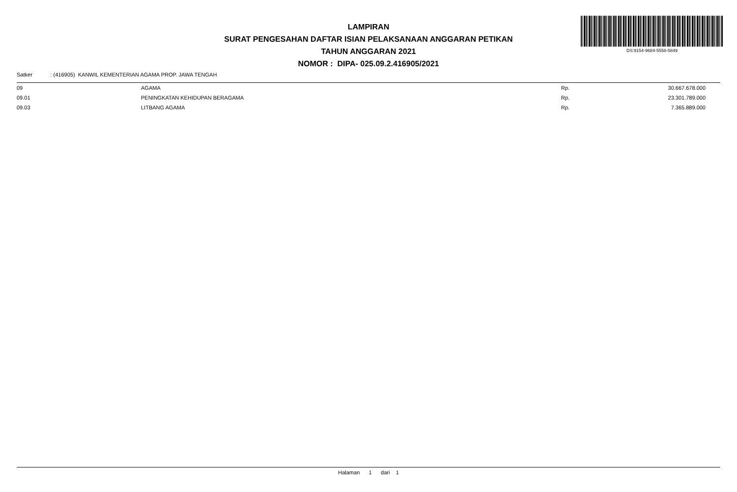DS:9154-9684-5558-5849
LAMPIRAN
SURAT PENGESAHAN DAFTAR ISIAN PELAKSANAAN ANGGARAN PETIKAN
TAHUN ANGGARAN 2021
NOMOR : DIPA- 025.09.2.416905/2021
Satker : (416905) KANWIL KEMENTERIAN AGAMA PROP. JAWA TENGAH
| 09 | AGAMA | Rp. | 30.667.678.000 |
| 09.01 | PENINGKATAN KEHIDUPAN BERAGAMA | Rp. | 23.301.789.000 |
| 09.03 | LITBANG AGAMA | Rp. | 7.365.889.000 |
Halaman 1 dari 1